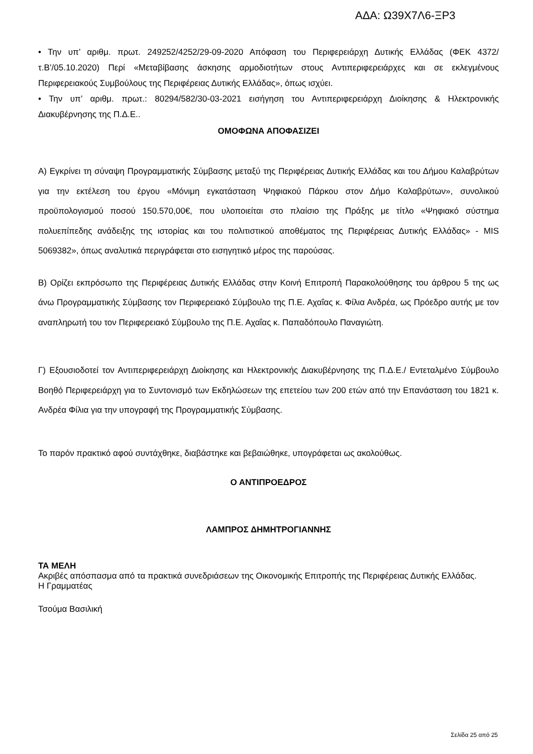ΑΔΑ: Ω39Χ7Λ6-ΞΡ3
• Την υπ’ αριθμ. πρωτ. 249252/4252/29-09-2020 Απόφαση του Περιφερειάρχη Δυτικής Ελλάδας (ΦΕΚ 4372/τ.Β’/05.10.2020) Περί «Μεταβίβασης άσκησης αρμοδιοτήτων στους Αντιπεριφερειάρχες και σε εκλεγμένους Περιφερειακούς Συμβούλους της Περιφέρειας Δυτικής Ελλάδας», όπως ισχύει.
• Την υπ’ αριθμ. πρωτ.: 80294/582/30-03-2021 εισήγηση του Αντιπεριφερειάρχη Διοίκησης & Ηλεκτρονικής Διακυβέρνησης της Π.Δ.Ε..
ΟΜΟΦΩΝΑ ΑΠΟΦΑΣΙΖΕΙ
Α) Εγκρίνει τη σύναψη Προγραμματικής Σύμβασης μεταξύ της Περιφέρειας Δυτικής Ελλάδας και του Δήμου Καλαβρύτων για την εκτέλεση του έργου «Μόνιμη εγκατάσταση Ψηφιακού Πάρκου στον Δήμο Καλαβρύτων», συνολικού προϋπολογισμού ποσού 150.570,00€, που υλοποιείται στο πλαίσιο της Πράξης με τίτλο «Ψηφιακό σύστημα πολυεπίπεδης ανάδειξης της ιστορίας και του πολιτιστικού αποθέματος της Περιφέρειας Δυτικής Ελλάδας» - MIS 5069382», όπως αναλυτικά περιγράφεται στο εισηγητικό μέρος της παρούσας.
Β) Ορίζει εκπρόσωπο της Περιφέρειας Δυτικής Ελλάδας στην Κοινή Επιτροπή Παρακολούθησης του άρθρου 5 της ως άνω Προγραμματικής Σύμβασης τον Περιφερειακό Σύμβουλο της Π.Ε. Αχαΐας κ. Φίλια Ανδρέα, ως Πρόεδρο αυτής με τον αναπληρωτή του τον Περιφερειακό Σύμβουλο της Π.Ε. Αχαΐας κ. Παπαδόπουλο Παναγιώτη.
Γ) Εξουσιοδοτεί τον Αντιπεριφερειάρχη Διοίκησης και Ηλεκτρονικής Διακυβέρνησης της Π.Δ.Ε./ Εντεταλμένο Σύμβουλο Βοηθό Περιφερειάρχη για το Συντονισμό των Εκδηλώσεων της επετείου των 200 ετών από την Επανάσταση του 1821 κ. Ανδρέα Φίλια για την υπογραφή της Προγραμματικής Σύμβασης.
Το παρόν πρακτικό αφού συντάχθηκε, διαβάστηκε και βεβαιώθηκε, υπογράφεται ως ακολούθως.
Ο ΑΝΤΙΠΡΟΕΔΡΟΣ
ΛΑΜΠΡΟΣ ΔΗΜΗΤΡΟΓΙΑΝΝΗΣ
ΤΑ ΜΕΛΗ
Ακριβές απόσπασμα από τα πρακτικά συνεδριάσεων της Οικονομικής Επιτροπής της Περιφέρειας Δυτικής Ελλάδας.
Η Γραμματέας
Τσούμα Βασιλική
Σελίδα 25 από 25